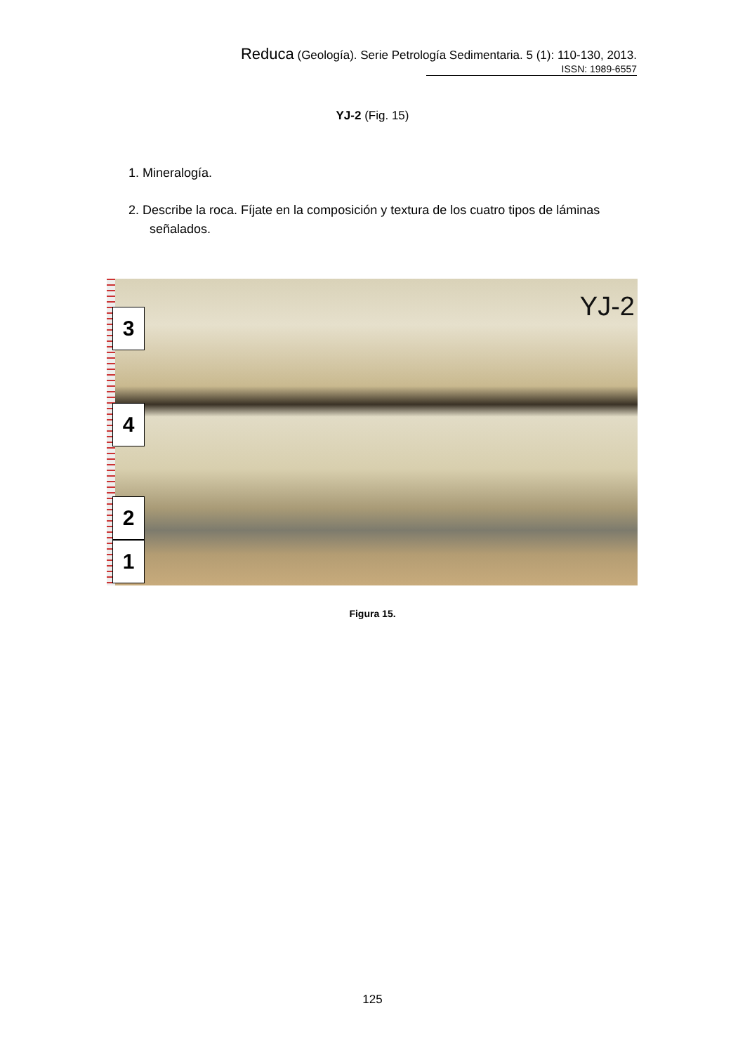Reduca (Geología). Serie Petrología Sedimentaria. 5 (1): 110-130, 2013.
ISSN: 1989-6557
YJ-2 (Fig. 15)
1. Mineralogía.
2. Describe la roca. Fíjate en la composición y textura de los cuatro tipos de láminas
señalados.
3
4
2
1
YJ-2
Figura 15.
125